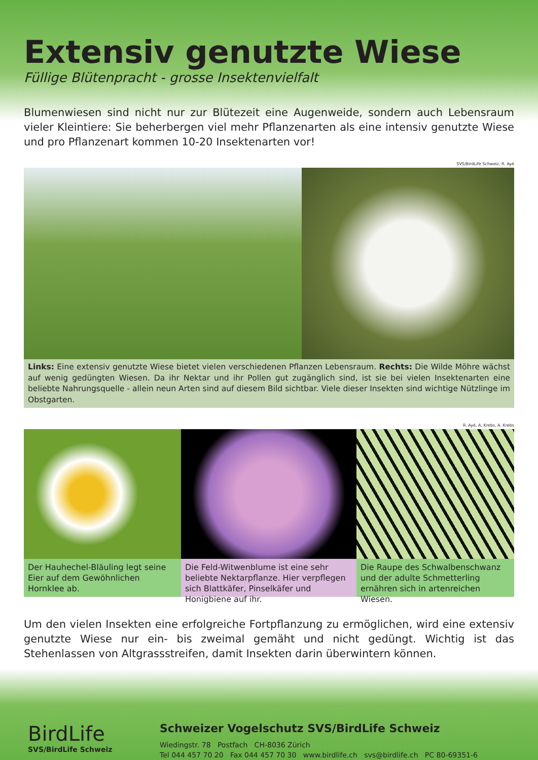Extensiv genutzte Wiese
Füllige Blütenpracht - grosse Insektenvielfalt
Blumenwiesen sind nicht nur zur Blütezeit eine Augenweide, sondern auch Lebensraum vieler Kleintiere: Sie beherbergen viel mehr Pflanzenarten als eine intensiv genutzte Wiese und pro Pflanzenart kommen 10-20 Insektenarten vor!
SVS/BirdLife Schweiz. R. Ayé
Links: Eine extensiv genutzte Wiese bietet vielen verschiedenen Pflanzen Lebensraum. Rechts: Die Wilde Möhre wächst auf wenig gedüngten Wiesen. Da ihr Nektar und ihr Pollen gut zugänglich sind, ist sie bei vielen Insektenarten eine beliebte Nahrungsquelle - allein neun Arten sind auf diesem Bild sichtbar. Viele dieser Insekten sind wichtige Nützlinge im Obstgarten.
R. Ayé, A. Krebs, A. Krebs
Der Hauhechel-Bläuling legt seine Eier auf dem Gewöhnlichen Hornklee ab.
Die Feld-Witwenblume ist eine sehr beliebte Nektarpflanze. Hier verpflegen sich Blattkäfer, Pinselkäfer und Honigbiene auf ihr.
Die Raupe des Schwalbenschwanz und der adulte Schmetterling ernähren sich in artenreichen Wiesen.
Um den vielen Insekten eine erfolgreiche Fortpflanzung zu ermöglichen, wird eine extensiv genutzte Wiese nur ein- bis zweimal gemäht und nicht gedüngt. Wichtig ist das Stehenlassen von Altgrassstreifen, damit Insekten darin überwintern können.
BirdLife
SVS/BirdLife Schweiz
Schweizer Vogelschutz SVS/BirdLife Schweiz
Wiedingstr. 78 Postfach CH-8036 Zürich
Tel 044 457 70 20 Fax 044 457 70 30 www.birdlife.ch svs@birdlife.ch PC 80-69351-6